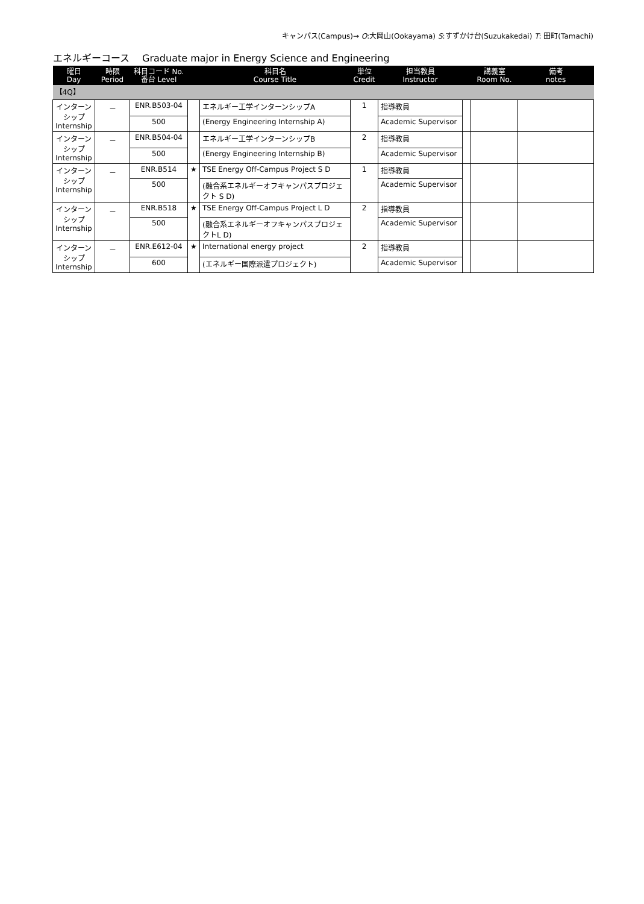キャンパス(Campus)→ O:大岡山(Ookayama) S:すずかけ台(Suzukakedai) T: 田町(Tamachi)
エネルギーコース　 Graduate major in Energy Science and Engineering
| 曜日 Day | 時限 Period | 科目コード No. 番台 Level | | 科目名 Course Title | 単位 Credit | 担当教員 Instructor | | 講義室 Room No. | 備考 notes |
| --- | --- | --- | --- | --- | --- | --- | --- | --- | --- |
| 【4Q】 | | | | | | | | | |
| インターン シップ Internship | － | ENR.B503-04 | | エネルギー工学インターンシップA | 1 | 指導教員 | | | |
| | | 500 | | (Energy Engineering Internship A) | | Academic Supervisor | | | |
| インターン シップ Internship | － | ENR.B504-04 | | エネルギー工学インターンシップB | 2 | 指導教員 | | | |
| | | 500 | | (Energy Engineering Internship B) | | Academic Supervisor | | | |
| インターン シップ Internship | － | ENR.B514 | ★ | TSE Energy Off-Campus Project S D | 1 | 指導教員 | | | |
| | | 500 | | (融合系エネルギーオフキャンパスプロジェクト S D) | | Academic Supervisor | | | |
| インターン シップ Internship | － | ENR.B518 | ★ | TSE Energy Off-Campus Project L D | 2 | 指導教員 | | | |
| | | 500 | | (融合系エネルギーオフキャンパスプロジェクトL D) | | Academic Supervisor | | | |
| インターン シップ Internship | － | ENR.E612-04 | ★ | International energy project | 2 | 指導教員 | | | |
| | | 600 | | (エネルギー国際派遣プロジェクト) | | Academic Supervisor | | | |